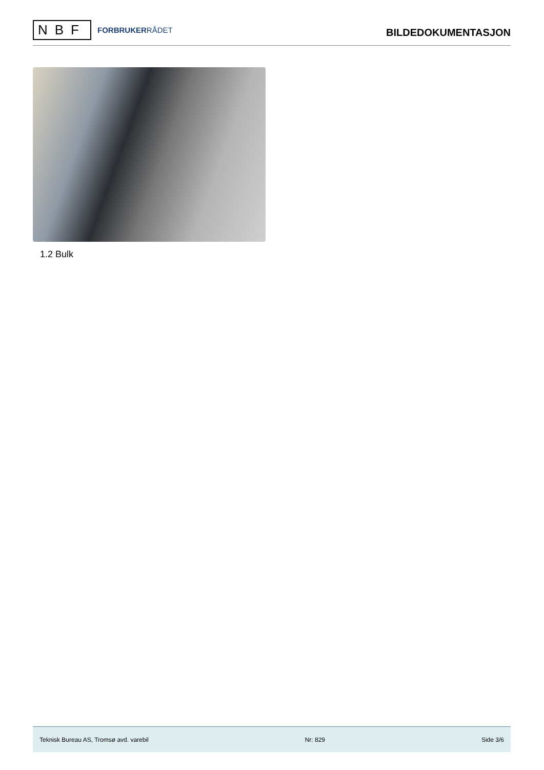NBF
FORBRUKERRÅDET
BILDEDOKUMENTASJON
1.2 Bulk
Teknisk Bureau AS, Tromsø avd. varebil Nr: 829 Side 3/6